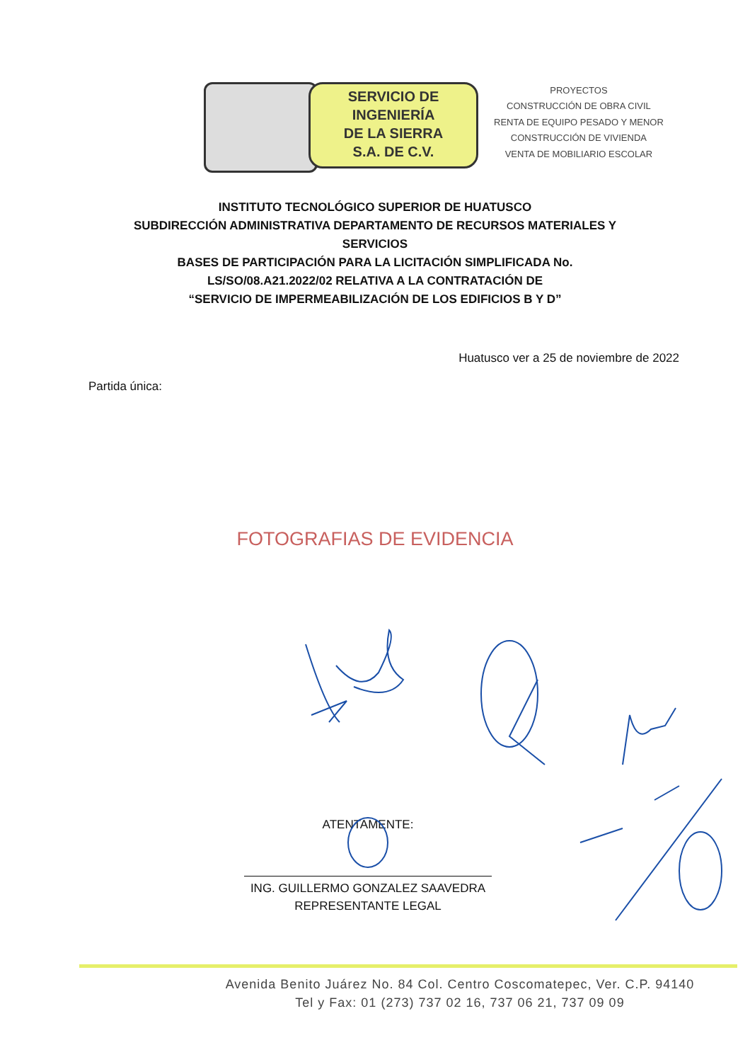SERVICIO DE
INGENIERÍA
DE LA SIERRA
S.A. DE C.V.
PROYECTOS
CONSTRUCCIÓN DE OBRA CIVIL
RENTA DE EQUIPO PESADO Y MENOR
CONSTRUCCIÓN DE VIVIENDA
VENTA DE MOBILIARIO ESCOLAR
INSTITUTO TECNOLÓGICO SUPERIOR DE HUATUSCO
SUBDIRECCIÓN ADMINISTRATIVA DEPARTAMENTO DE RECURSOS MATERIALES Y
SERVICIOS
BASES DE PARTICIPACIÓN PARA LA LICITACIÓN SIMPLIFICADA No.
LS/SO/08.A21.2022/02 RELATIVA A LA CONTRATACIÓN DE
“SERVICIO DE IMPERMEABILIZACIÓN DE LOS EDIFICIOS B Y D”
Huatusco ver a 25 de noviembre de 2022
Partida única:
FOTOGRAFIAS DE EVIDENCIA
ATENTAMENTE:
ING. GUILLERMO GONZALEZ SAAVEDRA
REPRESENTANTE LEGAL
Avenida Benito Juárez No. 84 Col. Centro Coscomatepec, Ver. C.P. 94140
Tel y Fax: 01 (273) 737 02 16, 737 06 21, 737 09 09